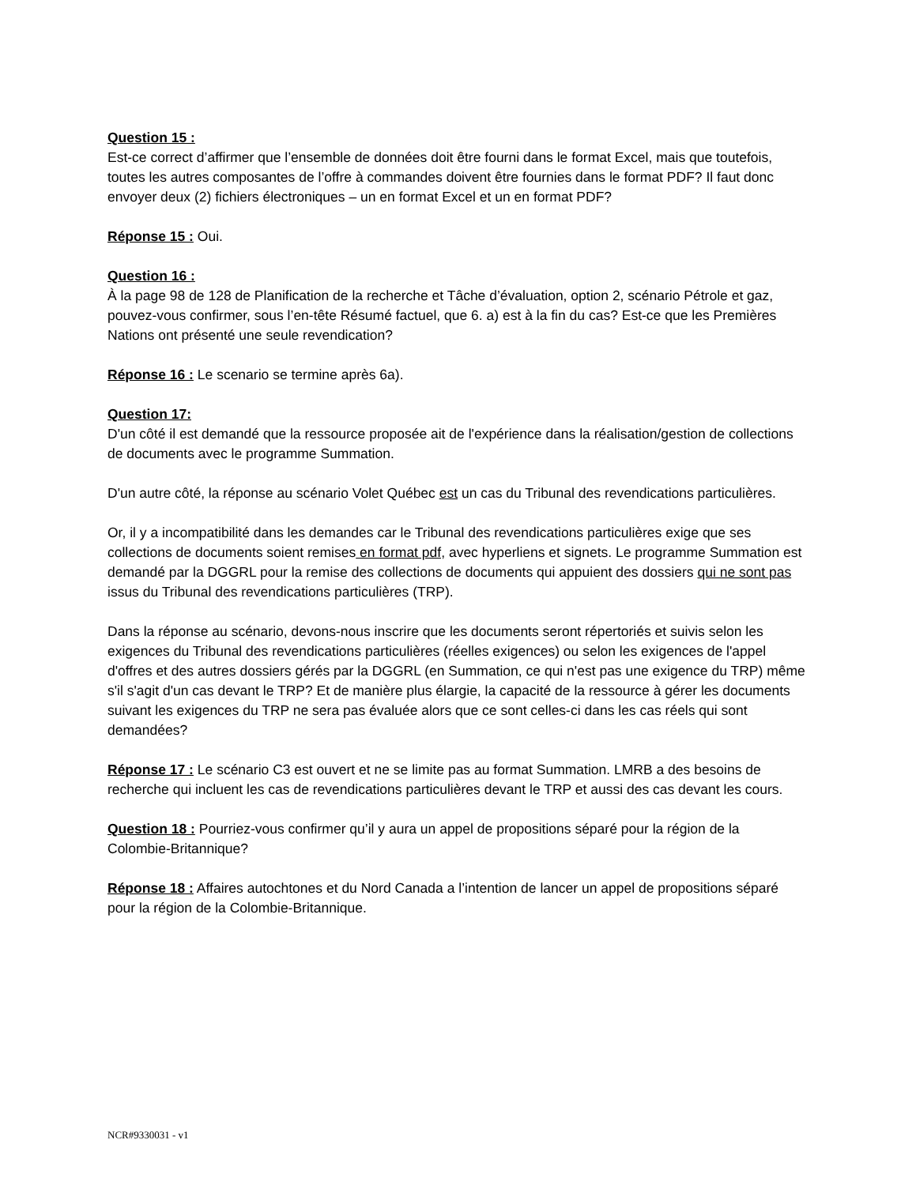Question 15 :
Est-ce correct d’affirmer que l’ensemble de données doit être fourni dans le format Excel, mais que toutefois, toutes les autres composantes de l’offre à commandes doivent être fournies dans le format PDF? Il faut donc envoyer deux (2) fichiers électroniques – un en format Excel et un en format PDF?
Réponse 15 : Oui.
Question 16 :
À la page 98 de 128 de Planification de la recherche et Tâche d’évaluation, option 2, scénario Pétrole et gaz, pouvez-vous confirmer, sous l’en-tête Résumé factuel, que 6. a) est à la fin du cas? Est-ce que les Premières Nations ont présenté une seule revendication?
Réponse 16 : Le scenario se termine après 6a).
Question 17:
D'un côté il est demandé que la ressource proposée ait de l'expérience dans la réalisation/gestion de collections de documents avec le programme Summation.
D'un autre côté, la réponse au scénario Volet Québec est un cas du Tribunal des revendications particulières.
Or, il y a incompatibilité dans les demandes car le Tribunal des revendications particulières exige que ses collections de documents soient remises en format pdf, avec hyperliens et signets. Le programme Summation est demandé par la DGGRL pour la remise des collections de documents qui appuient des dossiers qui ne sont pas issus du Tribunal des revendications particulières (TRP).
Dans la réponse au scénario, devons-nous inscrire que les documents seront répertoriés et suivis selon les exigences du Tribunal des revendications particulières (réelles exigences) ou selon les exigences de l'appel d'offres et des autres dossiers gérés par la DGGRL (en Summation, ce qui n'est pas une exigence du TRP) même s'il s'agit d'un cas devant le TRP? Et de manière plus élargie, la capacité de la ressource à gérer les documents suivant les exigences du TRP ne sera pas évaluée alors que ce sont celles-ci dans les cas réels qui sont demandées?
Réponse 17 : Le scénario C3 est ouvert et ne se limite pas au format Summation. LMRB a des besoins de recherche qui incluent les cas de revendications particulières devant le TRP et aussi des cas devant les cours.
Question 18 : Pourriez-vous confirmer qu’il y aura un appel de propositions séparé pour la région de la Colombie-Britannique?
Réponse 18 : Affaires autochtones et du Nord Canada a l’intention de lancer un appel de propositions séparé pour la région de la Colombie-Britannique.
NCR#9330031 - v1